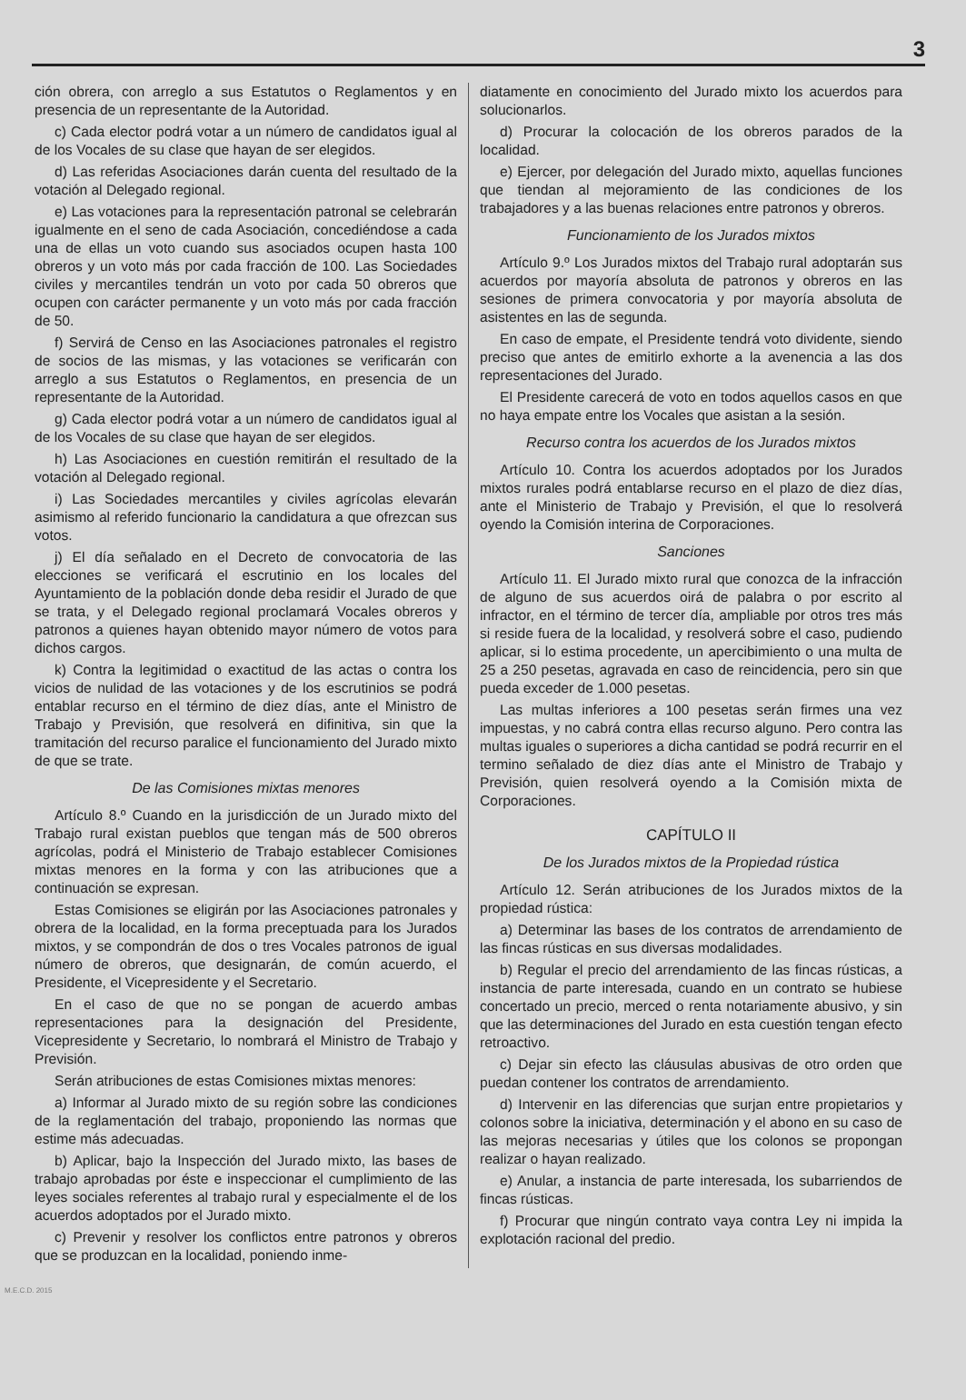3
ción obrera, con arreglo a sus Estatutos o Reglamentos y en presencia de un representante de la Autoridad.
c) Cada elector podrá votar a un número de candidatos igual al de los Vocales de su clase que hayan de ser elegidos.
d) Las referidas Asociaciones darán cuenta del resultado de la votación al Delegado regional.
e) Las votaciones para la representación patronal se celebrarán igualmente en el seno de cada Asociación, concediéndose a cada una de ellas un voto cuando sus asociados ocupen hasta 100 obreros y un voto más por cada fracción de 100. Las Sociedades civiles y mercantiles tendrán un voto por cada 50 obreros que ocupen con carácter permanente y un voto más por cada fracción de 50.
f) Servirá de Censo en las Asociaciones patronales el registro de socios de las mismas, y las votaciones se verificarán con arreglo a sus Estatutos o Reglamentos, en presencia de un representante de la Autoridad.
g) Cada elector podrá votar a un número de candidatos igual al de los Vocales de su clase que hayan de ser elegidos.
h) Las Asociaciones en cuestión remitirán el resultado de la votación al Delegado regional.
i) Las Sociedades mercantiles y civiles agrícolas elevarán asimismo al referido funcionario la candidatura a que ofrezcan sus votos.
j) El día señalado en el Decreto de convocatoria de las elecciones se verificará el escrutinio en los locales del Ayuntamiento de la población donde deba residir el Jurado de que se trata, y el Delegado regional proclamará Vocales obreros y patronos a quienes hayan obtenido mayor número de votos para dichos cargos.
k) Contra la legitimidad o exactitud de las actas o contra los vicios de nulidad de las votaciones y de los escrutinios se podrá entablar recurso en el término de diez días, ante el Ministro de Trabajo y Previsión, que resolverá en difinitiva, sin que la tramitación del recurso paralice el funcionamiento del Jurado mixto de que se trate.
De las Comisiones mixtas menores
Artículo 8.º Cuando en la jurisdicción de un Jurado mixto del Trabajo rural existan pueblos que tengan más de 500 obreros agrícolas, podrá el Ministerio de Trabajo establecer Comisiones mixtas menores en la forma y con las atribuciones que a continuación se expresan.
Estas Comisiones se eligirán por las Asociaciones patronales y obrera de la localidad, en la forma preceptuada para los Jurados mixtos, y se compondrán de dos o tres Vocales patronos de igual número de obreros, que designarán, de común acuerdo, el Presidente, el Vicepresidente y el Secretario.
En el caso de que no se pongan de acuerdo ambas representaciones para la designación del Presidente, Vicepresidente y Secretario, lo nombrará el Ministro de Trabajo y Previsión.
Serán atribuciones de estas Comisiones mixtas menores:
a) Informar al Jurado mixto de su región sobre las condiciones de la reglamentación del trabajo, proponiendo las normas que estime más adecuadas.
b) Aplicar, bajo la Inspección del Jurado mixto, las bases de trabajo aprobadas por éste e inspeccionar el cumplimiento de las leyes sociales referentes al trabajo rural y especialmente el de los acuerdos adoptados por el Jurado mixto.
c) Prevenir y resolver los conflictos entre patronos y obreros que se produzcan en la localidad, poniendo inme-
diatamente en conocimiento del Jurado mixto los acuerdos para solucionarlos.
d) Procurar la colocación de los obreros parados de la localidad.
e) Ejercer, por delegación del Jurado mixto, aquellas funciones que tiendan al mejoramiento de las condiciones de los trabajadores y a las buenas relaciones entre patronos y obreros.
Funcionamiento de los Jurados mixtos
Artículo 9.º Los Jurados mixtos del Trabajo rural adoptarán sus acuerdos por mayoría absoluta de patronos y obreros en las sesiones de primera convocatoria y por mayoría absoluta de asistentes en las de segunda.
En caso de empate, el Presidente tendrá voto dividente, siendo preciso que antes de emitirlo exhorte a la avenencia a las dos representaciones del Jurado.
El Presidente carecerá de voto en todos aquellos casos en que no haya empate entre los Vocales que asistan a la sesión.
Recurso contra los acuerdos de los Jurados mixtos
Artículo 10. Contra los acuerdos adoptados por los Jurados mixtos rurales podrá entablarse recurso en el plazo de diez días, ante el Ministerio de Trabajo y Previsión, el que lo resolverá oyendo la Comisión interina de Corporaciones.
Sanciones
Artículo 11. El Jurado mixto rural que conozca de la infracción de alguno de sus acuerdos oirá de palabra o por escrito al infractor, en el término de tercer día, ampliable por otros tres más si reside fuera de la localidad, y resolverá sobre el caso, pudiendo aplicar, si lo estima procedente, un apercibimiento o una multa de 25 a 250 pesetas, agravada en caso de reincidencia, pero sin que pueda exceder de 1.000 pesetas.
Las multas inferiores a 100 pesetas serán firmes una vez impuestas, y no cabrá contra ellas recurso alguno. Pero contra las multas iguales o superiores a dicha cantidad se podrá recurrir en el termino señalado de diez días ante el Ministro de Trabajo y Previsión, quien resolverá oyendo a la Comisión mixta de Corporaciones.
CAPÍTULO II
De los Jurados mixtos de la Propiedad rústica
Artículo 12. Serán atribuciones de los Jurados mixtos de la propiedad rústica:
a) Determinar las bases de los contratos de arrendamiento de las fincas rústicas en sus diversas modalidades.
b) Regular el precio del arrendamiento de las fincas rústicas, a instancia de parte interesada, cuando en un contrato se hubiese concertado un precio, merced o renta notariamente abusivo, y sin que las determinaciones del Jurado en esta cuestión tengan efecto retroactivo.
c) Dejar sin efecto las cláusulas abusivas de otro orden que puedan contener los contratos de arrendamiento.
d) Intervenir en las diferencias que surjan entre propietarios y colonos sobre la iniciativa, determinación y el abono en su caso de las mejoras necesarias y útiles que los colonos se propongan realizar o hayan realizado.
e) Anular, a instancia de parte interesada, los subarriendos de fincas rústicas.
f) Procurar que ningún contrato vaya contra Ley ni impida la explotación racional del predio.
M.E.C.D. 2015